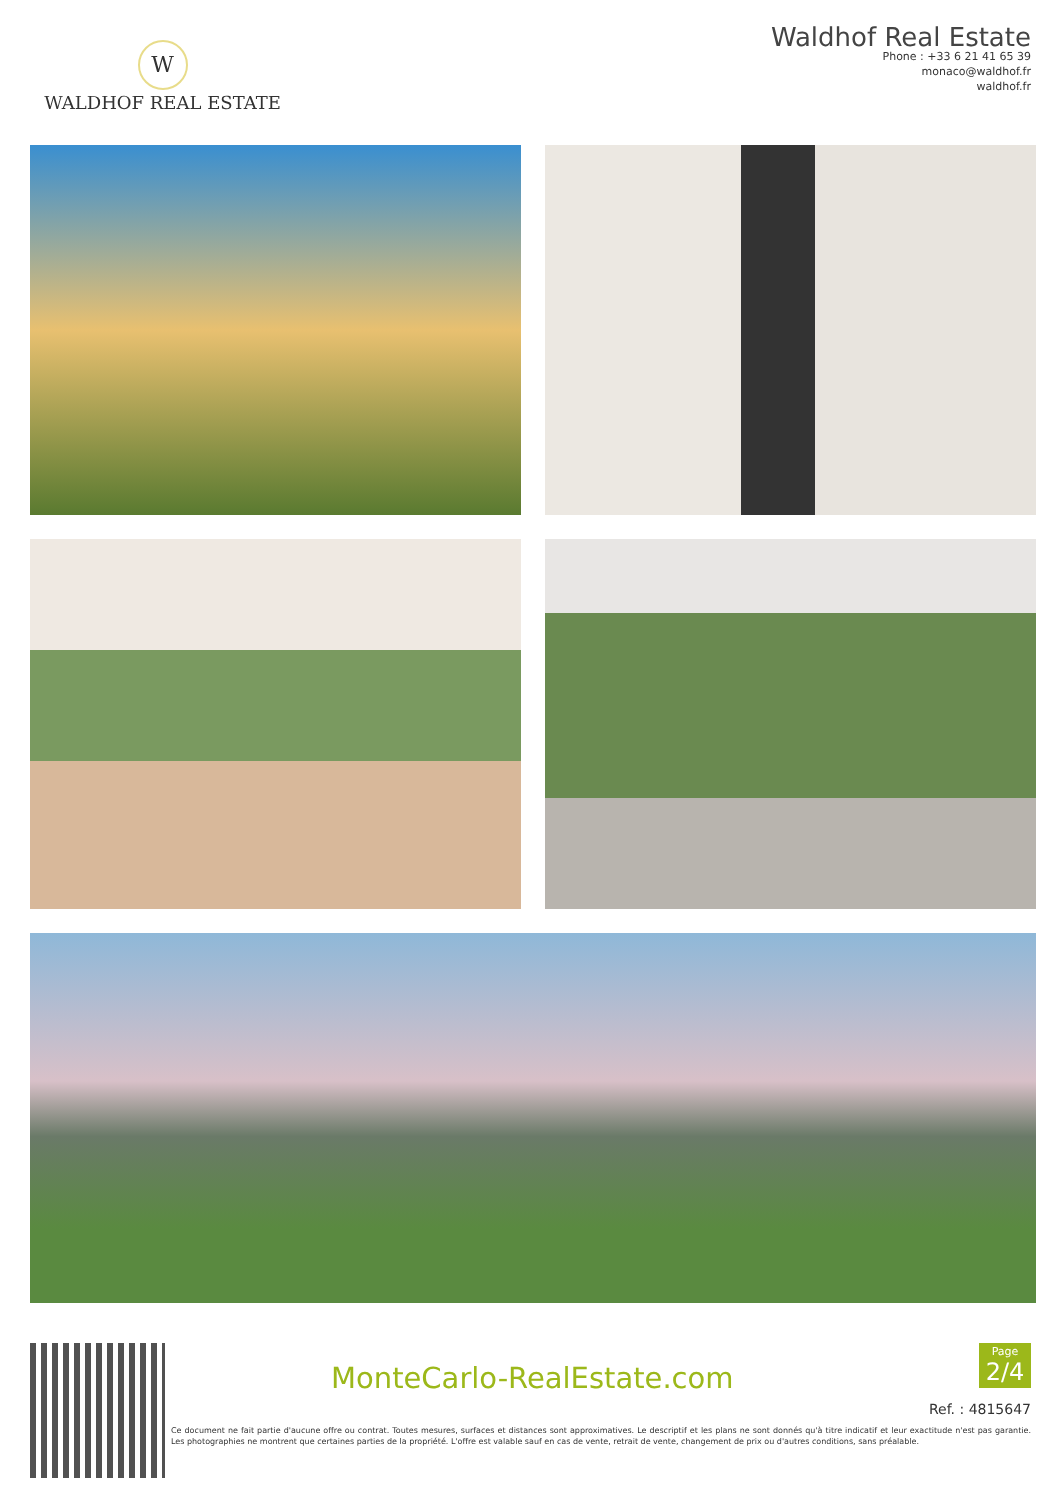W
WALDHOF REAL ESTATE
Waldhof Real Estate
Phone : +33 6 21 41 65 39
monaco@waldhof.fr
waldhof.fr
MonteCarlo-RealEstate.com
Page
2/4
Ref. : 4815647
Ce document ne fait partie d'aucune offre ou contrat. Toutes mesures, surfaces et distances sont approximatives. Le descriptif et les plans ne sont donnés qu'à titre indicatif et leur exactitude n'est pas garantie. Les photographies ne montrent que certaines parties de la propriété. L'offre est valable sauf en cas de vente, retrait de vente, changement de prix ou d'autres conditions, sans préalable.